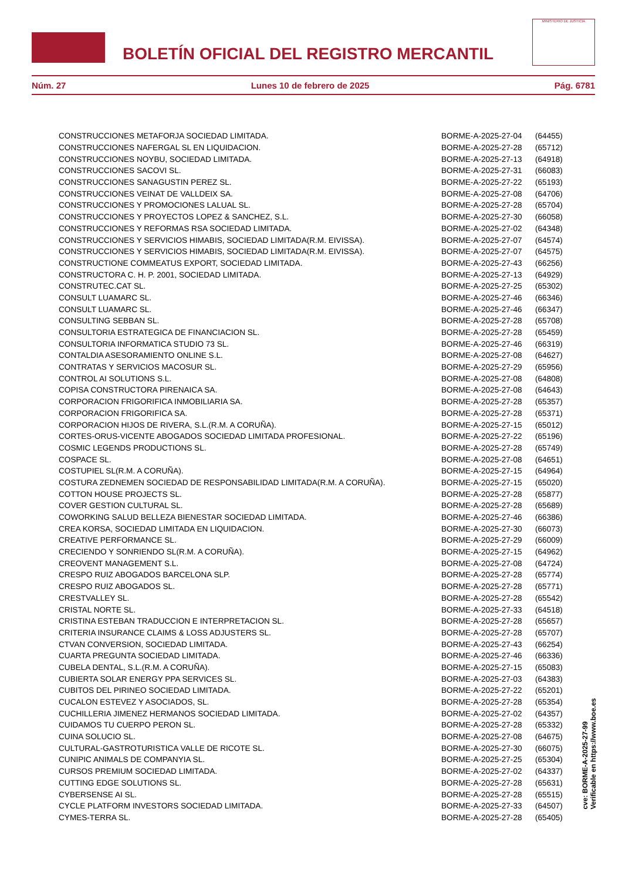BOLETÍN OFICIAL DEL REGISTRO MERCANTIL
MINISTERIO DE JUSTICIA
Núm. 27 Lunes 10 de febrero de 2025 Pág. 6781
| CONSTRUCCIONES METAFORJA SOCIEDAD LIMITADA. | BORME-A-2025-27-04 | (64455) |
| CONSTRUCCIONES NAFERGAL SL EN LIQUIDACION. | BORME-A-2025-27-28 | (65712) |
| CONSTRUCCIONES NOYBU, SOCIEDAD LIMITADA. | BORME-A-2025-27-13 | (64918) |
| CONSTRUCCIONES SACOVI SL. | BORME-A-2025-27-31 | (66083) |
| CONSTRUCCIONES SANAGUSTIN PEREZ SL. | BORME-A-2025-27-22 | (65193) |
| CONSTRUCCIONES VEINAT DE VALLDEIX SA. | BORME-A-2025-27-08 | (64706) |
| CONSTRUCCIONES Y PROMOCIONES LALUAL SL. | BORME-A-2025-27-28 | (65704) |
| CONSTRUCCIONES Y PROYECTOS LOPEZ & SANCHEZ, S.L. | BORME-A-2025-27-30 | (66058) |
| CONSTRUCCIONES Y REFORMAS RSA SOCIEDAD LIMITADA. | BORME-A-2025-27-02 | (64348) |
| CONSTRUCCIONES Y SERVICIOS HIMABIS, SOCIEDAD LIMITADA(R.M. EIVISSA). | BORME-A-2025-27-07 | (64574) |
| CONSTRUCCIONES Y SERVICIOS HIMABIS, SOCIEDAD LIMITADA(R.M. EIVISSA). | BORME-A-2025-27-07 | (64575) |
| CONSTRUCTIONE COMMEATUS EXPORT, SOCIEDAD LIMITADA. | BORME-A-2025-27-43 | (66256) |
| CONSTRUCTORA C. H. P. 2001, SOCIEDAD LIMITADA. | BORME-A-2025-27-13 | (64929) |
| CONSTRUTEC.CAT SL. | BORME-A-2025-27-25 | (65302) |
| CONSULT LUAMARC SL. | BORME-A-2025-27-46 | (66346) |
| CONSULT LUAMARC SL. | BORME-A-2025-27-46 | (66347) |
| CONSULTING SEBBAN SL. | BORME-A-2025-27-28 | (65708) |
| CONSULTORIA ESTRATEGICA DE FINANCIACION SL. | BORME-A-2025-27-28 | (65459) |
| CONSULTORIA INFORMATICA STUDIO 73 SL. | BORME-A-2025-27-46 | (66319) |
| CONTALDIA ASESORAMIENTO ONLINE S.L. | BORME-A-2025-27-08 | (64627) |
| CONTRATAS Y SERVICIOS MACOSUR SL. | BORME-A-2025-27-29 | (65956) |
| CONTROL AI SOLUTIONS S.L. | BORME-A-2025-27-08 | (64808) |
| COPISA CONSTRUCTORA PIRENAICA SA. | BORME-A-2025-27-08 | (64643) |
| CORPORACION FRIGORIFICA INMOBILIARIA SA. | BORME-A-2025-27-28 | (65357) |
| CORPORACION FRIGORIFICA SA. | BORME-A-2025-27-28 | (65371) |
| CORPORACION HIJOS DE RIVERA, S.L.(R.M. A CORUÑA). | BORME-A-2025-27-15 | (65012) |
| CORTES-ORUS-VICENTE ABOGADOS SOCIEDAD LIMITADA PROFESIONAL. | BORME-A-2025-27-22 | (65196) |
| COSMIC LEGENDS PRODUCTIONS SL. | BORME-A-2025-27-28 | (65749) |
| COSPACE SL. | BORME-A-2025-27-08 | (64651) |
| COSTUPIEL SL(R.M. A CORUÑA). | BORME-A-2025-27-15 | (64964) |
| COSTURA ZEDNEMEN SOCIEDAD DE RESPONSABILIDAD LIMITADA(R.M. A CORUÑA). | BORME-A-2025-27-15 | (65020) |
| COTTON HOUSE PROJECTS SL. | BORME-A-2025-27-28 | (65877) |
| COVER GESTION CULTURAL SL. | BORME-A-2025-27-28 | (65689) |
| COWORKING SALUD BELLEZA BIENESTAR SOCIEDAD LIMITADA. | BORME-A-2025-27-46 | (66386) |
| CREA KORSA, SOCIEDAD LIMITADA EN LIQUIDACION. | BORME-A-2025-27-30 | (66073) |
| CREATIVE PERFORMANCE SL. | BORME-A-2025-27-29 | (66009) |
| CRECIENDO Y SONRIENDO SL(R.M. A CORUÑA). | BORME-A-2025-27-15 | (64962) |
| CREOVENT MANAGEMENT S.L. | BORME-A-2025-27-08 | (64724) |
| CRESPO RUIZ ABOGADOS BARCELONA SLP. | BORME-A-2025-27-28 | (65774) |
| CRESPO RUIZ ABOGADOS SL. | BORME-A-2025-27-28 | (65771) |
| CRESTVALLEY SL. | BORME-A-2025-27-28 | (65542) |
| CRISTAL NORTE SL. | BORME-A-2025-27-33 | (64518) |
| CRISTINA ESTEBAN TRADUCCION E INTERPRETACION SL. | BORME-A-2025-27-28 | (65657) |
| CRITERIA INSURANCE CLAIMS & LOSS ADJUSTERS SL. | BORME-A-2025-27-28 | (65707) |
| CTVAN CONVERSION, SOCIEDAD LIMITADA. | BORME-A-2025-27-43 | (66254) |
| CUARTA PREGUNTA SOCIEDAD LIMITADA. | BORME-A-2025-27-46 | (66336) |
| CUBELA DENTAL, S.L.(R.M. A CORUÑA). | BORME-A-2025-27-15 | (65083) |
| CUBIERTA SOLAR ENERGY PPA SERVICES SL. | BORME-A-2025-27-03 | (64383) |
| CUBITOS DEL PIRINEO SOCIEDAD LIMITADA. | BORME-A-2025-27-22 | (65201) |
| CUCALON ESTEVEZ Y ASOCIADOS, SL. | BORME-A-2025-27-28 | (65354) |
| CUCHILLERIA JIMENEZ HERMANOS SOCIEDAD LIMITADA. | BORME-A-2025-27-02 | (64357) |
| CUIDAMOS TU CUERPO PERON SL. | BORME-A-2025-27-28 | (65332) |
| CUINA SOLUCIO SL. | BORME-A-2025-27-08 | (64675) |
| CULTURAL-GASTROTURISTICA VALLE DE RICOTE SL. | BORME-A-2025-27-30 | (66075) |
| CUNIPIC ANIMALS DE COMPANYIA SL. | BORME-A-2025-27-25 | (65304) |
| CURSOS PREMIUM SOCIEDAD LIMITADA. | BORME-A-2025-27-02 | (64337) |
| CUTTING EDGE SOLUTIONS SL. | BORME-A-2025-27-28 | (65631) |
| CYBERSENSE AI SL. | BORME-A-2025-27-28 | (65515) |
| CYCLE PLATFORM INVESTORS SOCIEDAD LIMITADA. | BORME-A-2025-27-33 | (64507) |
| CYMES-TERRA SL. | BORME-A-2025-27-28 | (65405) |
cve: BORME-A-2025-27-99
Verificable en https://www.boe.es